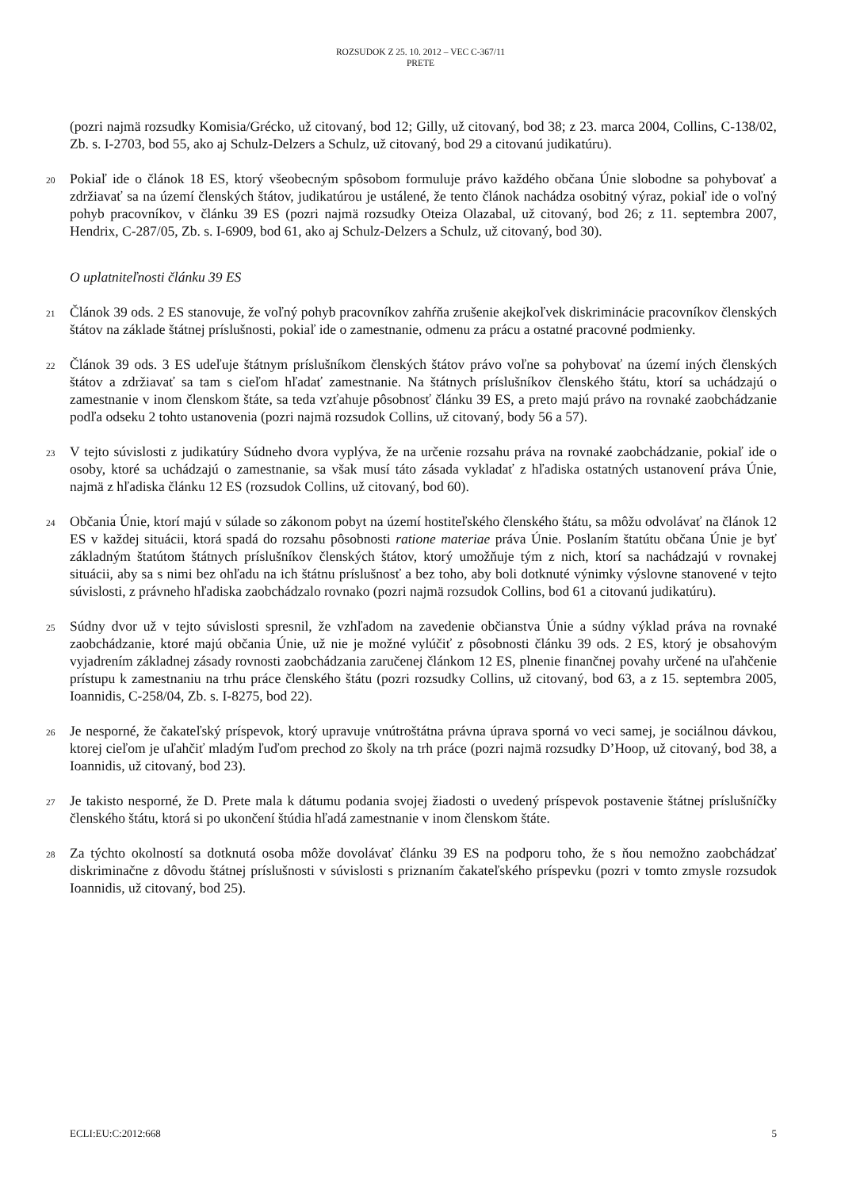ROZSUDOK Z 25. 10. 2012 – VEC C-367/11
PRETE
(pozri najmä rozsudky Komisia/Grécko, už citovaný, bod 12; Gilly, už citovaný, bod 38; z 23. marca 2004, Collins, C-138/02, Zb. s. I-2703, bod 55, ako aj Schulz-Delzers a Schulz, už citovaný, bod 29 a citovanú judikatúru).
20
Pokiaľ ide o článok 18 ES, ktorý všeobecným spôsobom formuluje právo každého občana Únie slobodne sa pohybovať a zdržiavať sa na území členských štátov, judikatúrou je ustálené, že tento článok nachádza osobitný výraz, pokiaľ ide o voľný pohyb pracovníkov, v článku 39 ES (pozri najmä rozsudky Oteiza Olazabal, už citovaný, bod 26; z 11. septembra 2007, Hendrix, C-287/05, Zb. s. I-6909, bod 61, ako aj Schulz-Delzers a Schulz, už citovaný, bod 30).
O uplatniteľnosti článku 39 ES
21
Článok 39 ods. 2 ES stanovuje, že voľný pohyb pracovníkov zahŕňa zrušenie akejkoľvek diskriminácie pracovníkov členských štátov na základe štátnej príslušnosti, pokiaľ ide o zamestnanie, odmenu za prácu a ostatné pracovné podmienky.
22
Článok 39 ods. 3 ES udeľuje štátnym príslušníkom členských štátov právo voľne sa pohybovať na území iných členských štátov a zdržiavať sa tam s cieľom hľadať zamestnanie. Na štátnych príslušníkov členského štátu, ktorí sa uchádzajú o zamestnanie v inom členskom štáte, sa teda vzťahuje pôsobnosť článku 39 ES, a preto majú právo na rovnaké zaobchádzanie podľa odseku 2 tohto ustanovenia (pozri najmä rozsudok Collins, už citovaný, body 56 a 57).
23
V tejto súvislosti z judikatúry Súdneho dvora vyplýva, že na určenie rozsahu práva na rovnaké zaobchádzanie, pokiaľ ide o osoby, ktoré sa uchádzajú o zamestnanie, sa však musí táto zásada vykladať z hľadiska ostatných ustanovení práva Únie, najmä z hľadiska článku 12 ES (rozsudok Collins, už citovaný, bod 60).
24
Občania Únie, ktorí majú v súlade so zákonom pobyt na území hostiteľského členského štátu, sa môžu odvolávať na článok 12 ES v každej situácii, ktorá spadá do rozsahu pôsobnosti ratione materiae práva Únie. Poslaním štatútu občana Únie je byť základným štatútom štátnych príslušníkov členských štátov, ktorý umožňuje tým z nich, ktorí sa nachádzajú v rovnakej situácii, aby sa s nimi bez ohľadu na ich štátnu príslušnosť a bez toho, aby boli dotknuté výnimky výslovne stanovené v tejto súvislosti, z právneho hľadiska zaobchádzalo rovnako (pozri najmä rozsudok Collins, bod 61 a citovanú judikatúru).
25
Súdny dvor už v tejto súvislosti spresnil, že vzhľadom na zavedenie občianstva Únie a súdny výklad práva na rovnaké zaobchádzanie, ktoré majú občania Únie, už nie je možné vylúčiť z pôsobnosti článku 39 ods. 2 ES, ktorý je obsahovým vyjadrením základnej zásady rovnosti zaobchádzania zaručenej článkom 12 ES, plnenie finančnej povahy určené na uľahčenie prístupu k zamestnaniu na trhu práce členského štátu (pozri rozsudky Collins, už citovaný, bod 63, a z 15. septembra 2005, Ioannidis, C-258/04, Zb. s. I-8275, bod 22).
26
Je nesporné, že čakateľský príspevok, ktorý upravuje vnútroštátna právna úprava sporná vo veci samej, je sociálnou dávkou, ktorej cieľom je uľahčiť mladým ľuďom prechod zo školy na trh práce (pozri najmä rozsudky D’Hoop, už citovaný, bod 38, a Ioannidis, už citovaný, bod 23).
27
Je takisto nesporné, že D. Prete mala k dátumu podania svojej žiadosti o uvedený príspevok postavenie štátnej príslušníčky členského štátu, ktorá si po ukončení štúdia hľadá zamestnanie v inom členskom štáte.
28
Za týchto okolností sa dotknutá osoba môže dovolávať článku 39 ES na podporu toho, že s ňou nemožno zaobchádzať diskriminačne z dôvodu štátnej príslušnosti v súvislosti s priznaním čakateľského príspevku (pozri v tomto zmysle rozsudok Ioannidis, už citovaný, bod 25).
ECLI:EU:C:2012:668 5